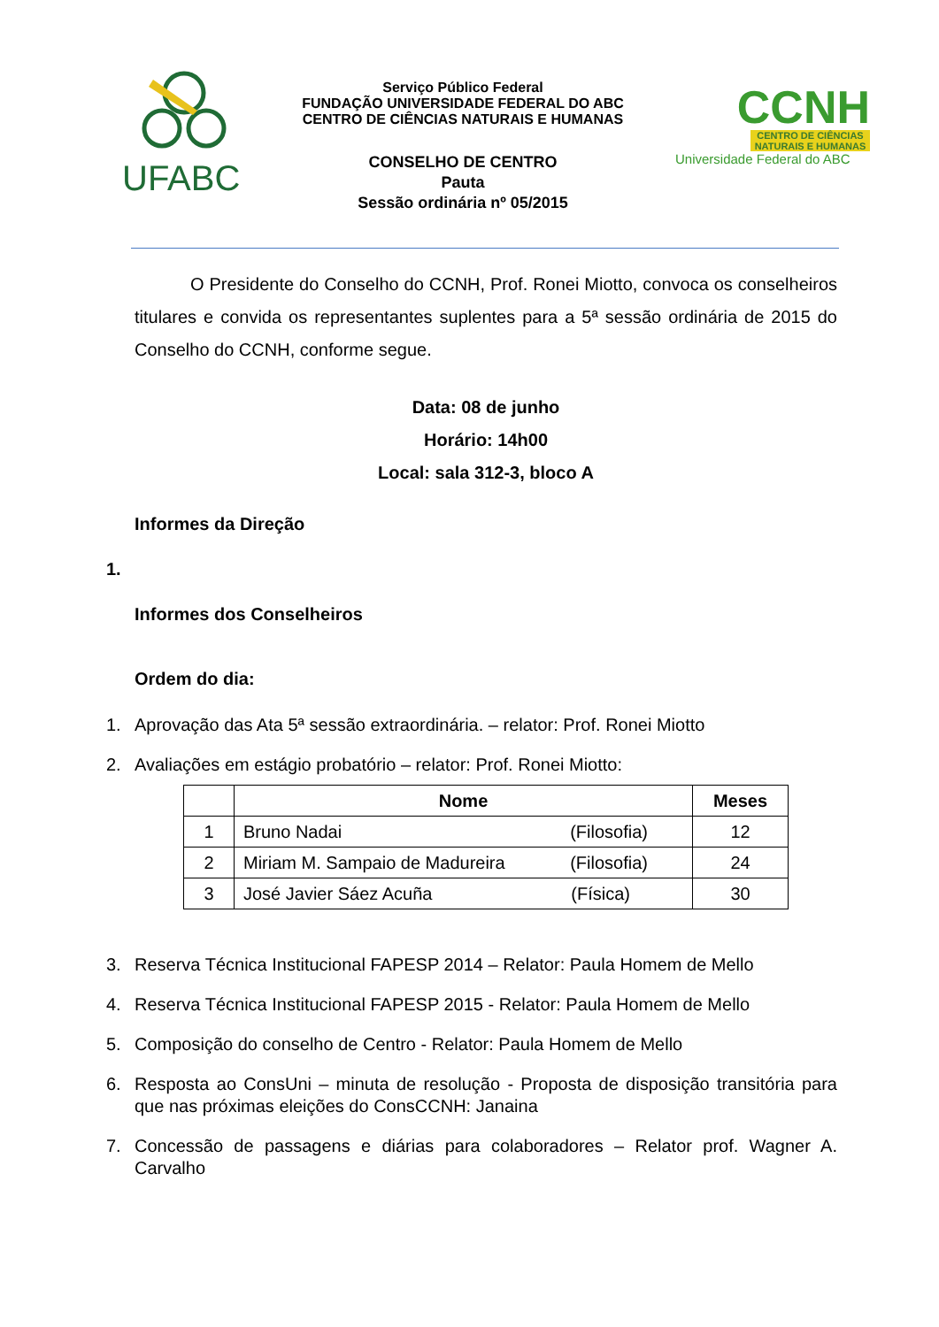UFABC
Serviço Público Federal
FUNDAÇÃO UNIVERSIDADE FEDERAL DO ABC
CENTRO DE CIÊNCIAS NATURAIS E HUMANAS
CONSELHO DE CENTRO
Pauta
Sessão ordinária nº 05/2015
CCNH
CENTRO DE CIÊNCIAS
NATURAIS E HUMANAS
Universidade Federal do ABC
O Presidente do Conselho do CCNH, Prof. Ronei Miotto, convoca os conselheiros titulares e convida os representantes suplentes para a 5ª sessão ordinária de 2015 do Conselho do CCNH, conforme segue.
Data: 08 de junho
Horário: 14h00
Local: sala 312-3, bloco A
Informes da Direção
1.
Informes dos Conselheiros
Ordem do dia:
1. Aprovação das Ata 5ª sessão extraordinária. – relator: Prof. Ronei Miotto
2. Avaliações em estágio probatório – relator: Prof. Ronei Miotto:
| | Nome | Meses |
| --- | --- | --- |
| 1 | Bruno Nadai (Filosofia) | 12 |
| 2 | Miriam M. Sampaio de Madureira (Filosofia) | 24 |
| 3 | José Javier Sáez Acuña (Física) | 30 |
3. Reserva Técnica Institucional FAPESP 2014 – Relator: Paula Homem de Mello
4. Reserva Técnica Institucional FAPESP 2015 - Relator: Paula Homem de Mello
5. Composição do conselho de Centro - Relator: Paula Homem de Mello
6. Resposta ao ConsUni – minuta de resolução - Proposta de disposição transitória para que nas próximas eleições do ConsCCNH: Janaina
7. Concessão de passagens e diárias para colaboradores – Relator prof. Wagner A. Carvalho